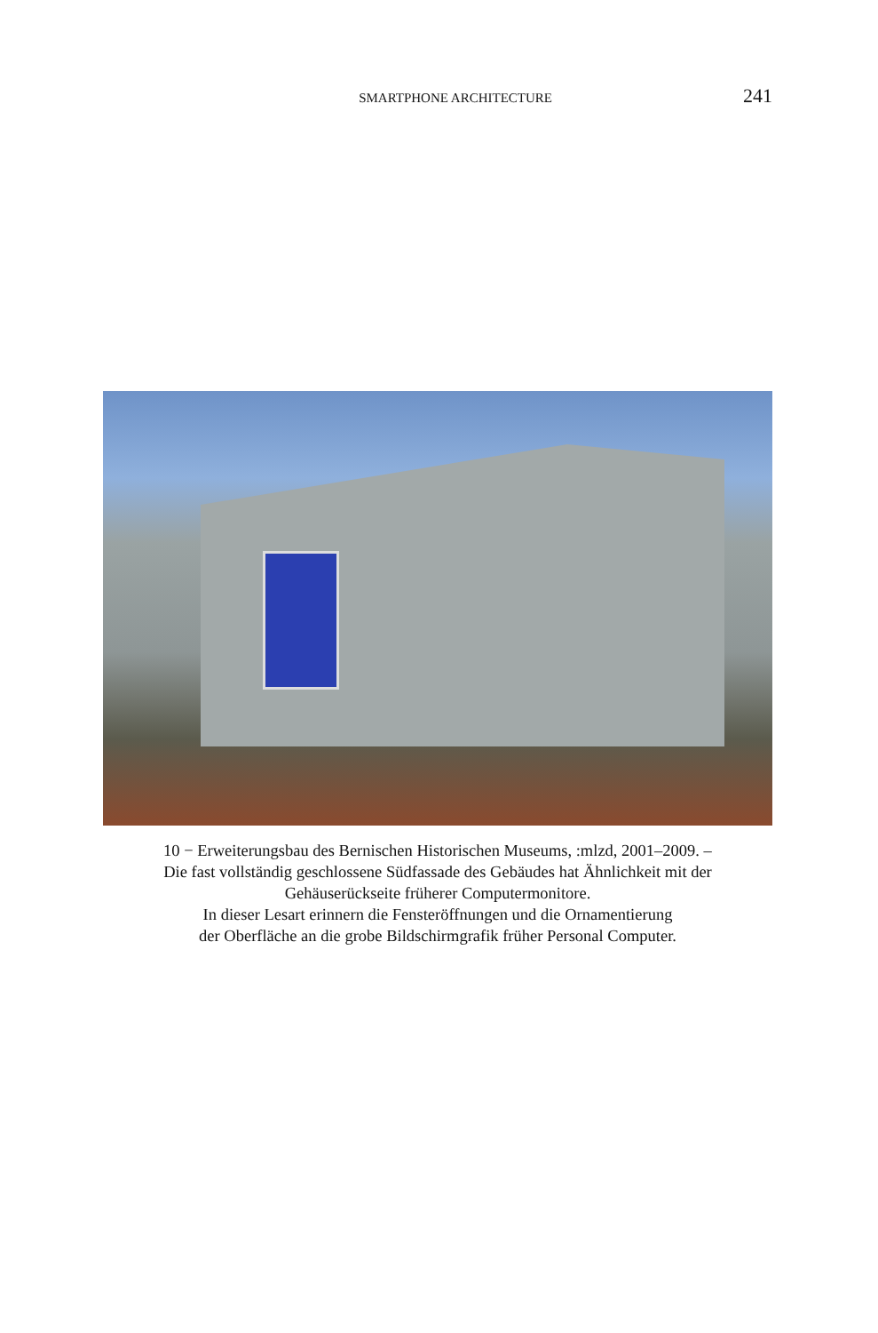SMARTPHONE ARCHITECTURE 241
10 − Erweiterungsbau des Bernischen Historischen Museums, :mlzd, 2001–2009. –
Die fast vollständig geschlossene Südfassade des Gebäudes hat Ähnlichkeit mit der
Gehäuserückseite früherer Computermonitore.
In dieser Lesart erinnern die Fensteröffnungen und die Ornamentierung
der Oberfläche an die grobe Bildschirmgrafik früher Personal Computer.